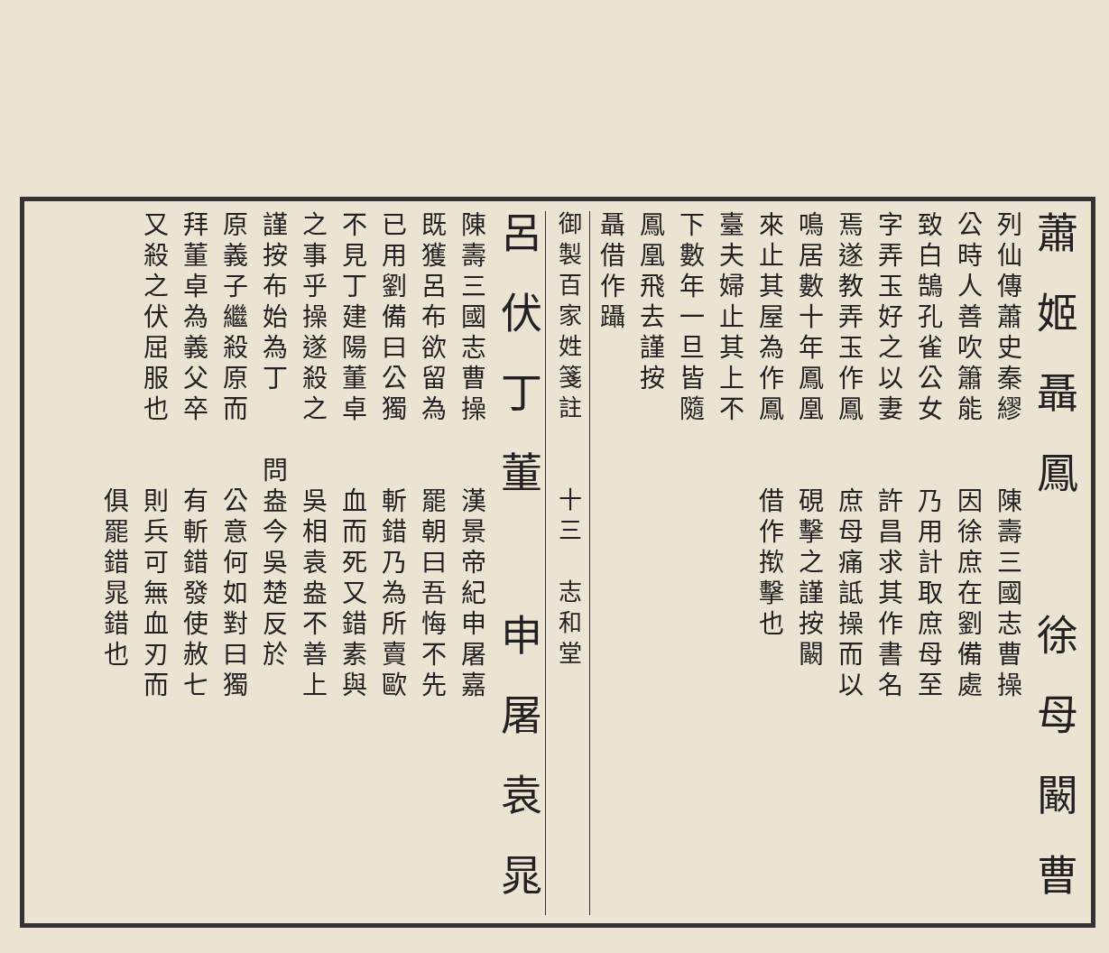蕭 姬 聶 鳳　　徐 母 闞 曹
列仙傳蕭史秦繆　　陳壽三國志曹操
公時人善吹簫能　　因徐庶在劉備處
致白鵠孔雀公女　　乃用計取庶母至
字弄玉好之以妻　　許昌求其作書名
焉遂教弄玉作鳳　　庶母痛詆操而以
鳴居數十年鳳凰　　硯擊之謹按闞
來止其屋為作鳳　　借作揿擊也
臺夫婦止其上不
下數年一旦皆隨
鳳凰飛去謹按
聶借作躡
御製百家姓箋註　　十三　志和堂
呂 伏 丁 董　　申 屠 袁 晁
陳壽三國志曹操　　漢景帝紀申屠嘉
既獲呂布欲留為　　罷朝曰吾悔不先
已用劉備曰公獨　　斬錯乃為所賣歐
不見丁建陽董卓　　血而死又錯素與
之事乎操遂殺之　　吳相袁盎不善上
謹按布始為丁　　問盎今吳楚反於
原義子繼殺原而　　公意何如對曰獨
拜董卓為義父卒　　有斬錯發使赦七
又殺之伏屈服也　　則兵可無血刃而
　　　　　　　　　俱罷錯晁錯也